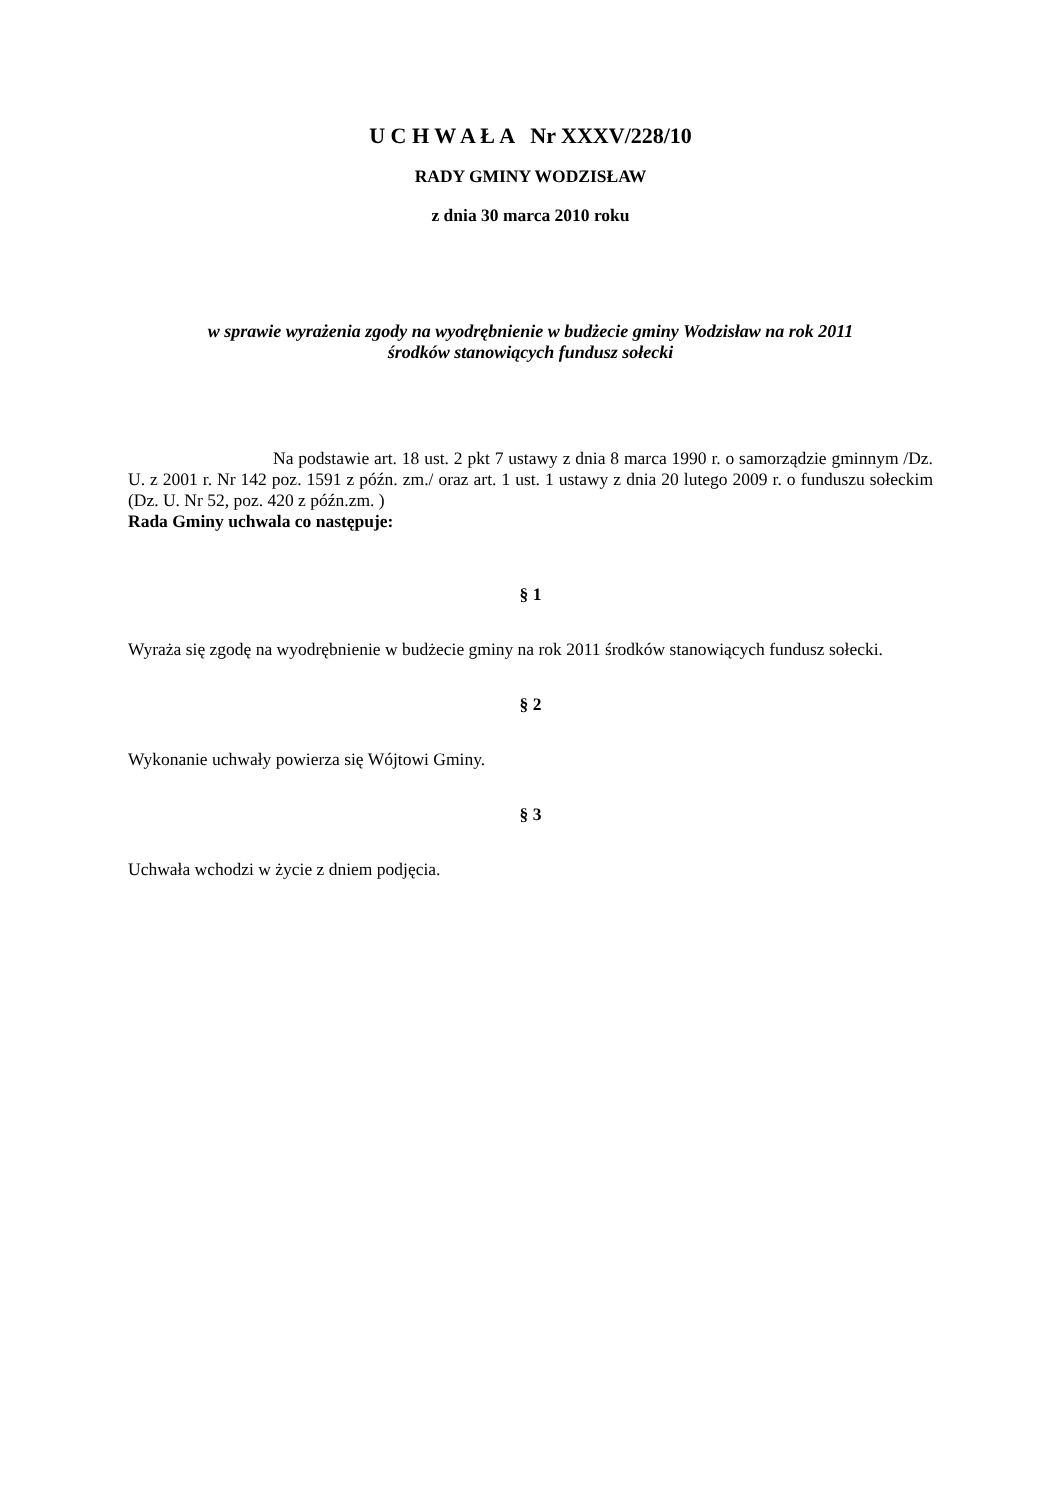U C H W A Ł A Nr XXXV/228/10
RADY GMINY WODZISŁAW
z dnia 30 marca 2010 roku
w sprawie wyrażenia zgody na wyodrębnienie w budżecie gminy Wodzisław na rok 2011
środków stanowiących fundusz sołecki
Na podstawie art. 18 ust. 2 pkt 7 ustawy z dnia 8 marca 1990 r. o samorządzie gminnym /Dz. U. z 2001 r. Nr 142 poz. 1591 z późn. zm./ oraz art. 1 ust. 1 ustawy z dnia 20 lutego 2009 r. o funduszu sołeckim (Dz. U. Nr 52, poz. 420 z późn.zm. )
Rada Gminy uchwala co następuje:
§ 1
Wyraża się zgodę na wyodrębnienie w budżecie gminy na rok 2011 środków stanowiących fundusz sołecki.
§ 2
Wykonanie uchwały powierza się Wójtowi Gminy.
§ 3
Uchwała wchodzi w życie z dniem podjęcia.